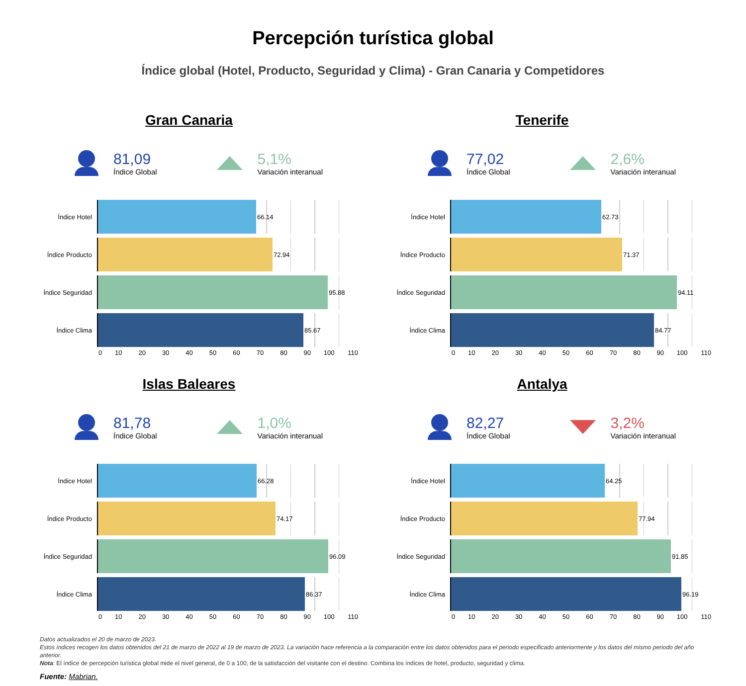Percepción turística global
Índice global (Hotel, Producto, Seguridad y Clima) - Gran Canaria y Competidores
Gran Canaria
81,09
Índice Global
5,1%
Variación interanual
Índice Hotel 66.14
Índice Producto 72.94
Índice Seguridad 95.88
Índice Clima 85.67
0 10 20 30 40 50 60 70 80 90 100 110
Tenerife
77,02
Índice Global
2,6%
Variación interanual
Índice Hotel 62.73
Índice Producto 71.37
Índice Seguridad 94.11
Índice Clima 84.77
0 10 20 30 40 50 60 70 80 90 100 110
Islas Baleares
81,78
Índice Global
1,0%
Variación interanual
Índice Hotel 66.28
Índice Producto 74.17
Índice Seguridad 96.09
Índice Clima 86.37
0 10 20 30 40 50 60 70 80 90 100 110
Antalya
82,27
Índice Global
3,2%
Variación interanual
Índice Hotel 64.25
Índice Producto 77.94
Índice Seguridad 91.85
Índice Clima 96.19
0 10 20 30 40 50 60 70 80 90 100 110
Datos actualizados el 20 de marzo de 2023.
Estos índices recogen los datos obtenidos del 21 de marzo de 2022 al 19 de marzo de 2023. La variación hace referencia a la comparación entre los datos obtenidos para el periodo especificado anteriormente y los datos del mismo periodo del año anterior.
Nota: El índice de percepción turística global mide el nivel general, de 0 a 100, de la satisfacción del visitante con el destino. Combina los índices de hotel, producto, seguridad y clima.
Fuente: Mabrian.